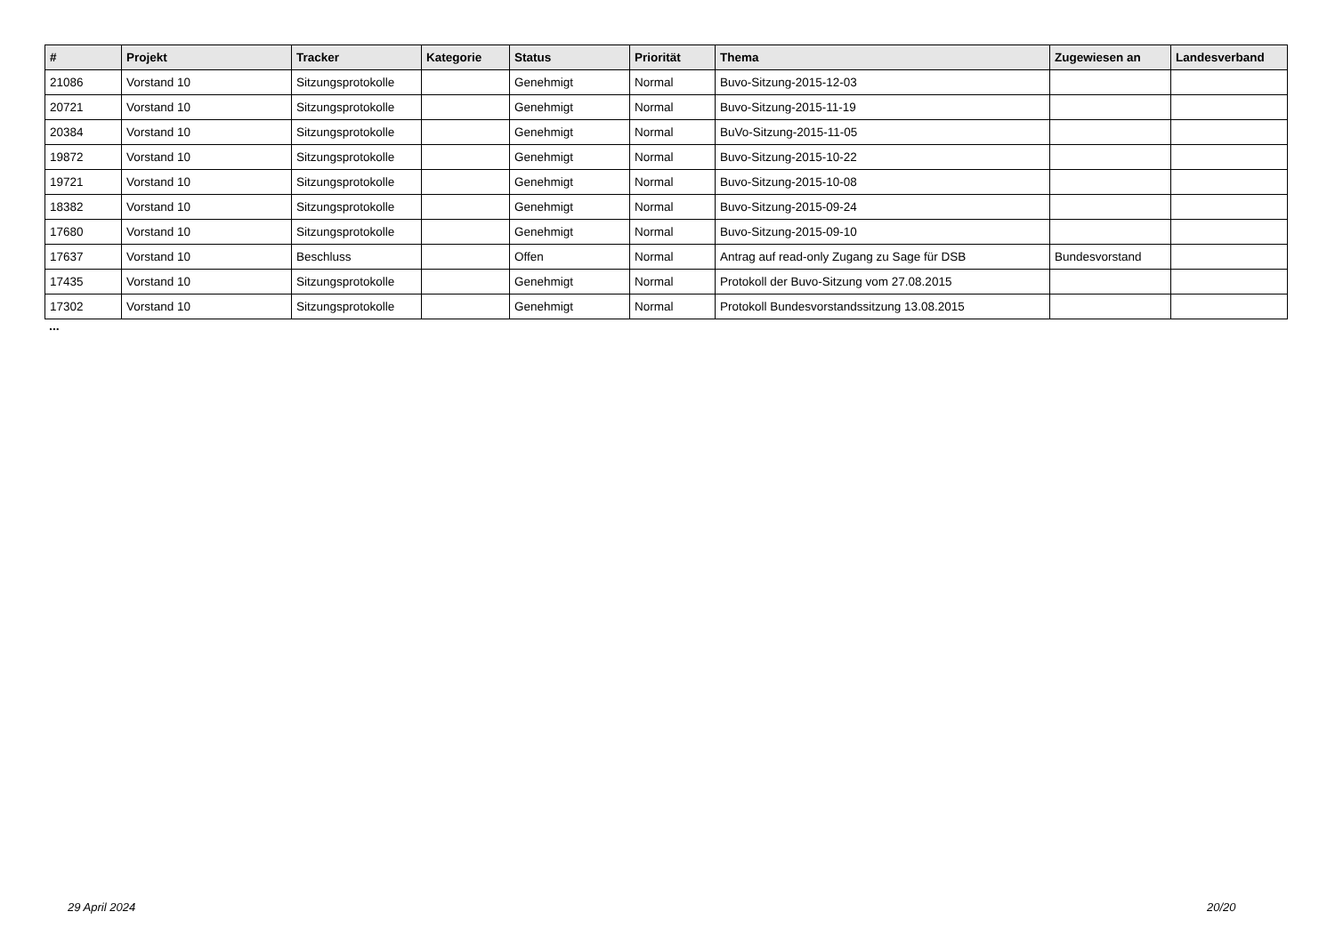| # | Projekt | Tracker | Kategorie | Status | Priorität | Thema | Zugewiesen an | Landesverband |
| --- | --- | --- | --- | --- | --- | --- | --- | --- |
| 21086 | Vorstand 10 | Sitzungsprotokolle | | Genehmigt | Normal | Buvo-Sitzung-2015-12-03 | | |
| 20721 | Vorstand 10 | Sitzungsprotokolle | | Genehmigt | Normal | Buvo-Sitzung-2015-11-19 | | |
| 20384 | Vorstand 10 | Sitzungsprotokolle | | Genehmigt | Normal | BuVo-Sitzung-2015-11-05 | | |
| 19872 | Vorstand 10 | Sitzungsprotokolle | | Genehmigt | Normal | Buvo-Sitzung-2015-10-22 | | |
| 19721 | Vorstand 10 | Sitzungsprotokolle | | Genehmigt | Normal | Buvo-Sitzung-2015-10-08 | | |
| 18382 | Vorstand 10 | Sitzungsprotokolle | | Genehmigt | Normal | Buvo-Sitzung-2015-09-24 | | |
| 17680 | Vorstand 10 | Sitzungsprotokolle | | Genehmigt | Normal | Buvo-Sitzung-2015-09-10 | | |
| 17637 | Vorstand 10 | Beschluss | | Offen | Normal | Antrag auf read-only Zugang zu Sage für DSB | Bundesvorstand | |
| 17435 | Vorstand 10 | Sitzungsprotokolle | | Genehmigt | Normal | Protokoll der Buvo-Sitzung vom 27.08.2015 | | |
| 17302 | Vorstand 10 | Sitzungsprotokolle | | Genehmigt | Normal | Protokoll Bundesvorstandssitzung 13.08.2015 | | |
...
29 April 2024 20/20